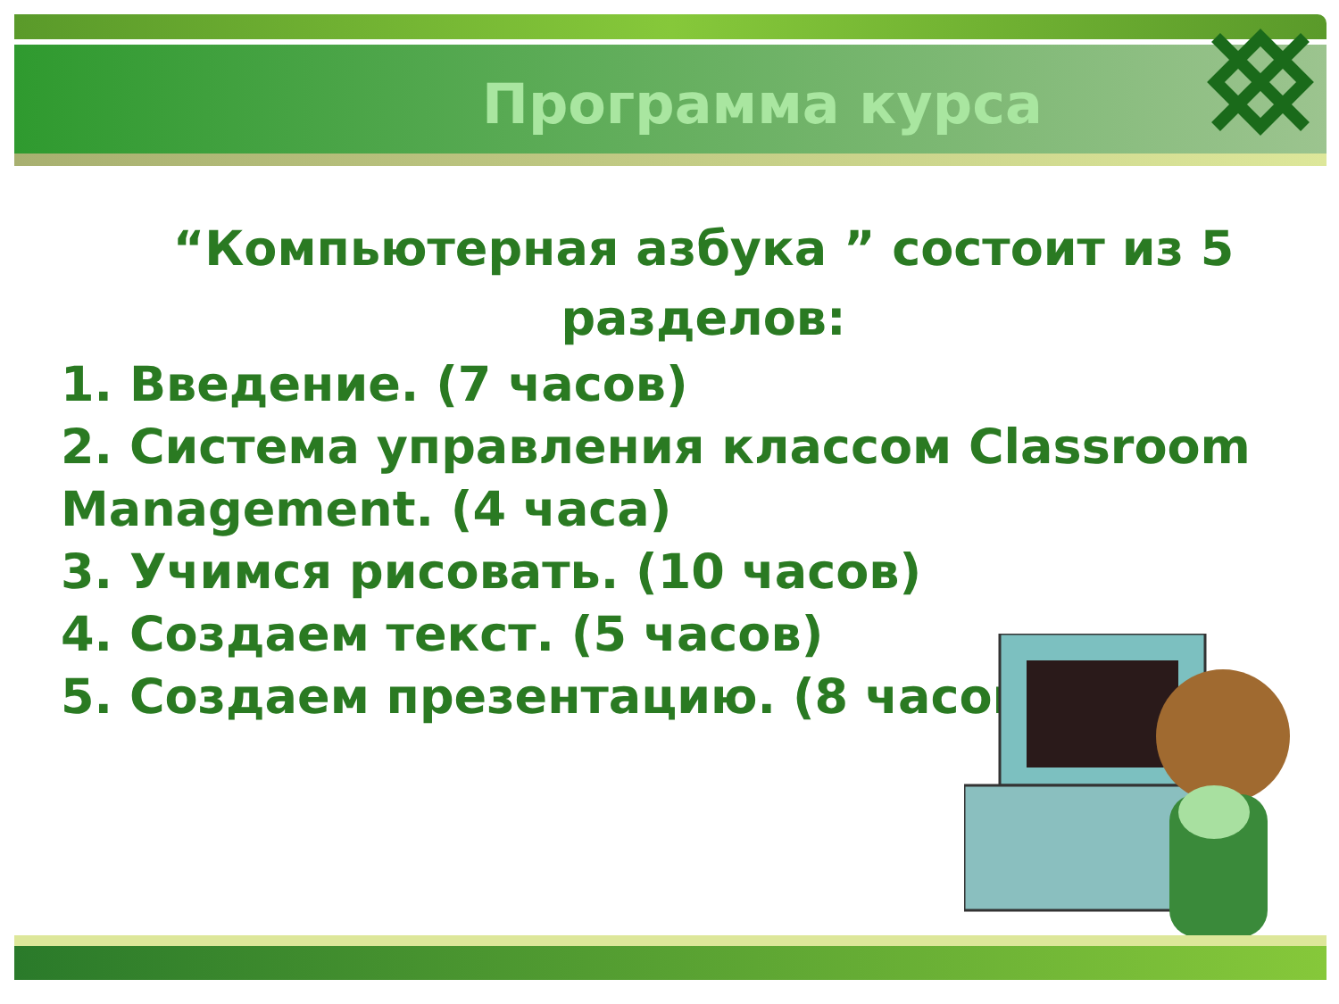Программа курса
“Компьютерная азбука ” состоит из 5 разделов:
1. Введение. (7 часов)
2. Система управления классом Classroom Management. (4 часа)
3. Учимся рисовать. (10 часов)
4. Создаем текст. (5 часов)
5. Создаем презентацию. (8 часов)